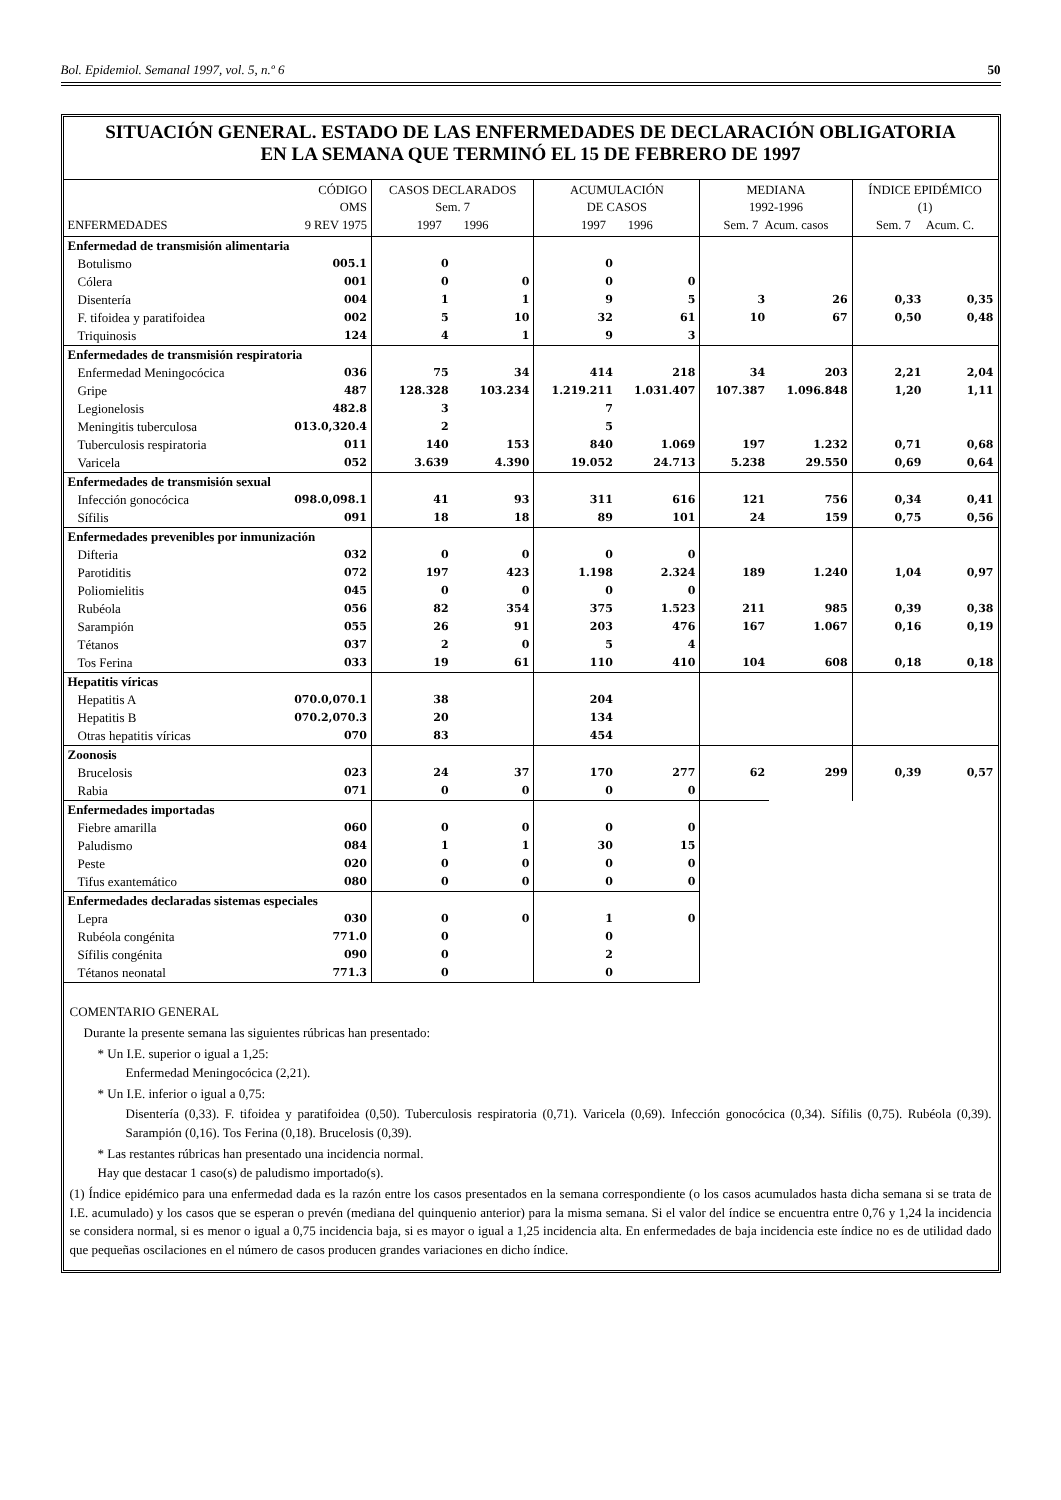Bol. Epidemiol. Semanal 1997, vol. 5, n.º 6 50
SITUACIÓN GENERAL. ESTADO DE LAS ENFERMEDADES DE DECLARACIÓN OBLIGATORIA
EN LA SEMANA QUE TERMINÓ EL 15 DE FEBRERO DE 1997
| ENFERMEDADES | CÓDIGO OMS 9 REV 1975 | CASOS DECLARADOS Sem. 7 1997 1996 | | ACUMULACIÓN DE CASOS 1997 1996 | | MEDIANA 1992-1996 Sem. 7 Acum. casos | | ÍNDICE EPIDÉMICO (1) Sem. 7 Acum. C. | |
| --- | --- | --- | --- | --- | --- | --- | --- | --- | --- |
| Enfermedad de transmisión alimentaria | | | | | | | | | |
| Botulismo | 005.1 | 0 | | 0 | | | | | |
| Cólera | 001 | 0 | 0 | 0 | 0 | | | | |
| Disentería | 004 | 1 | 1 | 9 | 5 | 3 | 26 | 0,33 | 0,35 |
| F. tifoidea y paratifoidea | 002 | 5 | 10 | 32 | 61 | 10 | 67 | 0,50 | 0,48 |
| Triquinosis | 124 | 4 | 1 | 9 | 3 | | | | |
| Enfermedades de transmisión respiratoria | | | | | | | | | |
| Enfermedad Meningocócica | 036 | 75 | 34 | 414 | 218 | 34 | 203 | 2,21 | 2,04 |
| Gripe | 487 | 128.328 | 103.234 | 1.219.211 | 1.031.407 | 107.387 | 1.096.848 | 1,20 | 1,11 |
| Legionelosis | 482.8 | 3 | | 7 | | | | | |
| Meningitis tuberculosa | 013.0,320.4 | 2 | | 5 | | | | | |
| Tuberculosis respiratoria | 011 | 140 | 153 | 840 | 1.069 | 197 | 1.232 | 0,71 | 0,68 |
| Varicela | 052 | 3.639 | 4.390 | 19.052 | 24.713 | 5.238 | 29.550 | 0,69 | 0,64 |
| Enfermedades de transmisión sexual | | | | | | | | | |
| Infección gonocócica | 098.0,098.1 | 41 | 93 | 311 | 616 | 121 | 756 | 0,34 | 0,41 |
| Sífilis | 091 | 18 | 18 | 89 | 101 | 24 | 159 | 0,75 | 0,56 |
| Enfermedades prevenibles por inmunización | | | | | | | | | |
| Difteria | 032 | 0 | 0 | 0 | 0 | | | | |
| Parotiditis | 072 | 197 | 423 | 1.198 | 2.324 | 189 | 1.240 | 1,04 | 0,97 |
| Poliomielitis | 045 | 0 | 0 | 0 | 0 | | | | |
| Rubéola | 056 | 82 | 354 | 375 | 1.523 | 211 | 985 | 0,39 | 0,38 |
| Sarampión | 055 | 26 | 91 | 203 | 476 | 167 | 1.067 | 0,16 | 0,19 |
| Tétanos | 037 | 2 | 0 | 5 | 4 | | | | |
| Tos Ferina | 033 | 19 | 61 | 110 | 410 | 104 | 608 | 0,18 | 0,18 |
| Hepatitis víricas | | | | | | | | | |
| Hepatitis A | 070.0,070.1 | 38 | | 204 | | | | | |
| Hepatitis B | 070.2,070.3 | 20 | | 134 | | | | | |
| Otras hepatitis víricas | 070 | 83 | | 454 | | | | | |
| Zoonosis | | | | | | | | | |
| Brucelosis | 023 | 24 | 37 | 170 | 277 | 62 | 299 | 0,39 | 0,57 |
| Rabia | 071 | 0 | 0 | 0 | 0 | | | | |
| Enfermedades importadas | | | | | | | | | |
| Fiebre amarilla | 060 | 0 | 0 | 0 | 0 | | | | |
| Paludismo | 084 | 1 | 1 | 30 | 15 | | | | |
| Peste | 020 | 0 | 0 | 0 | 0 | | | | |
| Tifus exantemático | 080 | 0 | 0 | 0 | 0 | | | | |
| Enfermedades declaradas sistemas especiales | | | | | | | | | |
| Lepra | 030 | 0 | 0 | 1 | 0 | | | | |
| Rubéola congénita | 771.0 | 0 | | 0 | | | | | |
| Sífilis congénita | 090 | 0 | | 2 | | | | | |
| Tétanos neonatal | 771.3 | 0 | | 0 | | | | | |
COMENTARIO GENERAL
Durante la presente semana las siguientes rúbricas han presentado:
* Un I.E. superior o igual a 1,25:
Enfermedad Meningocócica (2,21).
* Un I.E. inferior o igual a 0,75:
Disentería (0,33). F. tifoidea y paratifoidea (0,50). Tuberculosis respiratoria (0,71). Varicela (0,69). Infección gonocócica (0,34). Sífilis (0,75). Rubéola (0,39). Sarampión (0,16). Tos Ferina (0,18). Brucelosis (0,39).
* Las restantes rúbricas han presentado una incidencia normal.
Hay que destacar 1 caso(s) de paludismo importado(s).
(1) Índice epidémico para una enfermedad dada es la razón entre los casos presentados en la semana correspondiente (o los casos acumulados hasta dicha semana si se trata de I.E. acumulado) y los casos que se esperan o prevén (mediana del quinquenio anterior) para la misma semana. Si el valor del índice se encuentra entre 0,76 y 1,24 la incidencia se considera normal, si es menor o igual a 0,75 incidencia baja, si es mayor o igual a 1,25 incidencia alta. En enfermedades de baja incidencia este índice no es de utilidad dado que pequeñas oscilaciones en el número de casos producen grandes variaciones en dicho índice.